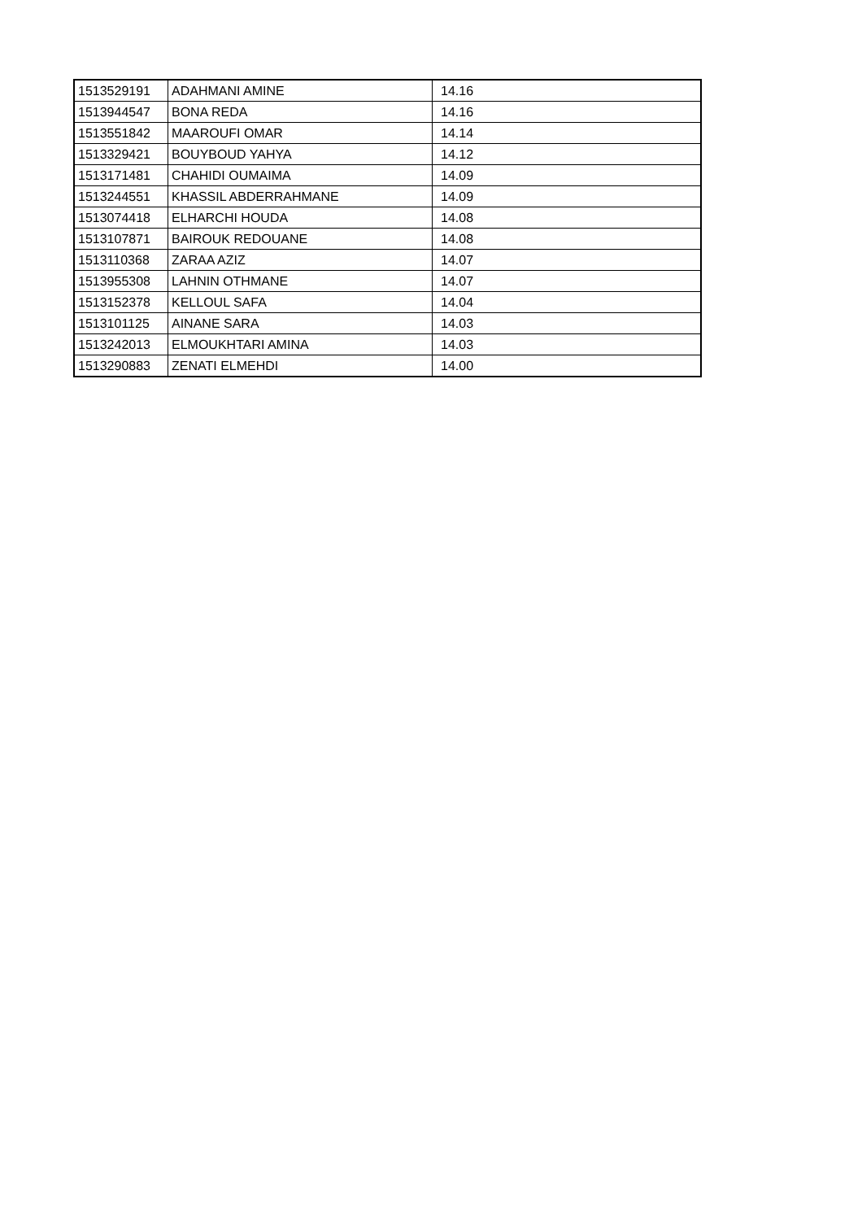| 1513529191 | ADAHMANI AMINE | 14.16 |
| 1513944547 | BONA REDA | 14.16 |
| 1513551842 | MAAROUFI OMAR | 14.14 |
| 1513329421 | BOUYBOUD YAHYA | 14.12 |
| 1513171481 | CHAHIDI OUMAIMA | 14.09 |
| 1513244551 | KHASSIL ABDERRAHMANE | 14.09 |
| 1513074418 | ELHARCHI HOUDA | 14.08 |
| 1513107871 | BAIROUK REDOUANE | 14.08 |
| 1513110368 | ZARAA AZIZ | 14.07 |
| 1513955308 | LAHNIN OTHMANE | 14.07 |
| 1513152378 | KELLOUL SAFA | 14.04 |
| 1513101125 | AINANE SARA | 14.03 |
| 1513242013 | ELMOUKHTARI AMINA | 14.03 |
| 1513290883 | ZENATI ELMEHDI | 14.00 |